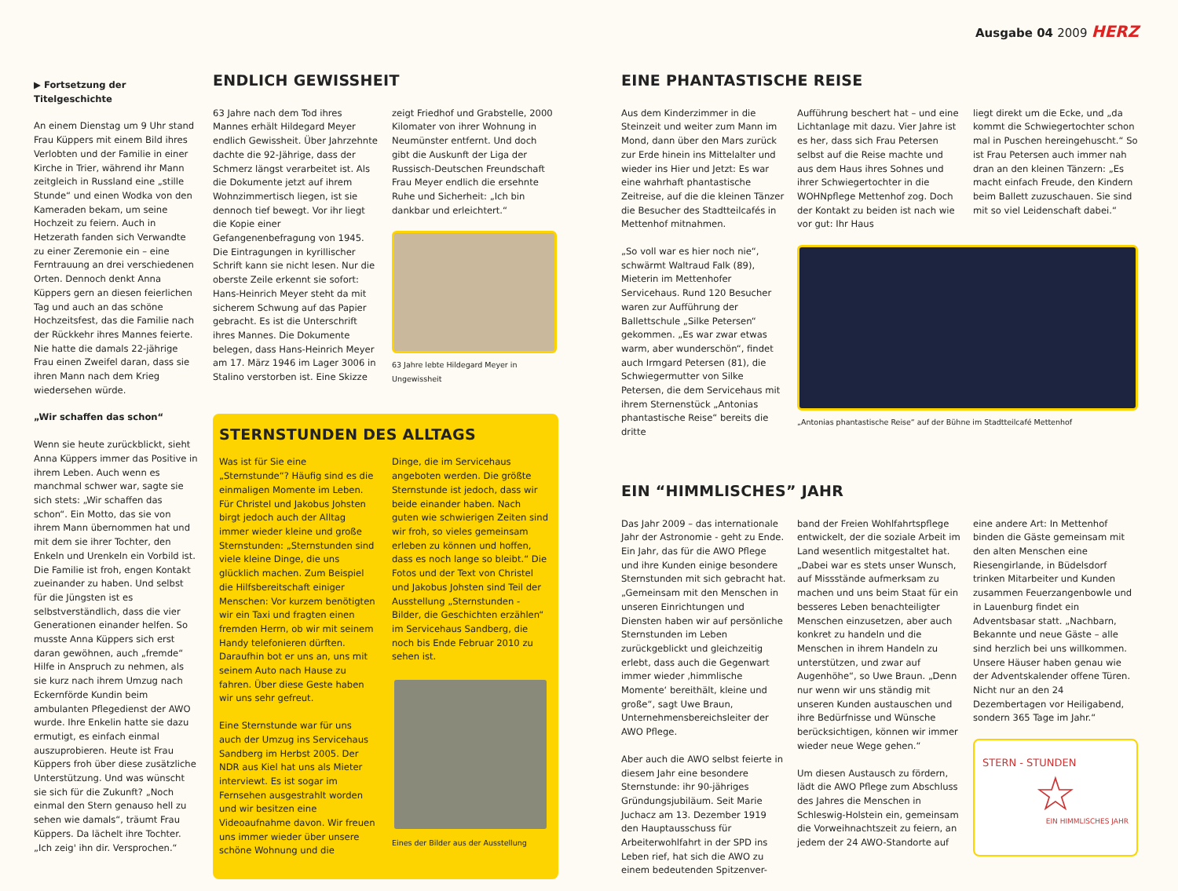Ausgabe 04 2009 HERZ
▶ Fortsetzung der Titelgeschichte
An einem Dienstag um 9 Uhr stand Frau Küppers mit einem Bild ihres Verlobten und der Familie in einer Kirche in Trier, während ihr Mann zeitgleich in Russland eine „stille Stunde“ und einen Wodka von den Kameraden bekam, um seine Hochzeit zu feiern. Auch in Hetzerath fanden sich Verwandte zu einer Zeremonie ein – eine Ferntrauung an drei verschiedenen Orten. Dennoch denkt Anna Küppers gern an diesen feierlichen Tag und auch an das schöne Hochzeitsfest, das die Familie nach der Rückkehr ihres Mannes feierte. Nie hatte die damals 22-jährige Frau einen Zweifel daran, dass sie ihren Mann nach dem Krieg wiedersehen würde.
„Wir schaffen das schon“
Wenn sie heute zurückblickt, sieht Anna Küppers immer das Positive in ihrem Leben. Auch wenn es manchmal schwer war, sagte sie sich stets: „Wir schaffen das schon“. Ein Motto, das sie von ihrem Mann übernommen hat und mit dem sie ihrer Tochter, den Enkeln und Urenkeln ein Vorbild ist. Die Familie ist froh, engen Kontakt zueinander zu haben. Und selbst für die Jüngsten ist es selbstverständlich, dass die vier Generationen einander helfen. So musste Anna Küppers sich erst daran gewöhnen, auch „fremde“ Hilfe in Anspruch zu nehmen, als sie kurz nach ihrem Umzug nach Eckernförde Kundin beim ambulanten Pflegedienst der AWO wurde. Ihre Enkelin hatte sie dazu ermutigt, es einfach einmal auszuprobieren. Heute ist Frau Küppers froh über diese zusätzliche Unterstützung. Und was wünscht sie sich für die Zukunft? „Noch einmal den Stern genauso hell zu sehen wie damals“, träumt Frau Küppers. Da lächelt ihre Tochter. „Ich zeig' ihn dir. Versprochen.“
ENDLICH GEWISSHEIT
63 Jahre nach dem Tod ihres Mannes erhält Hildegard Meyer endlich Gewissheit. Über Jahrzehnte dachte die 92-Jährige, dass der Schmerz längst verarbeitet ist. Als die Dokumente jetzt auf ihrem Wohnzimmertisch liegen, ist sie dennoch tief bewegt. Vor ihr liegt die Kopie einer Gefangenenbefragung von 1945. Die Eintragungen in kyrillischer Schrift kann sie nicht lesen. Nur die oberste Zeile erkennt sie sofort: Hans-Heinrich Meyer steht da mit sicherem Schwung auf das Papier gebracht. Es ist die Unterschrift ihres Mannes. Die Dokumente belegen, dass Hans-Heinrich Meyer am 17. März 1946 im Lager 3006 in Stalino verstorben ist. Eine Skizze
zeigt Friedhof und Grabstelle, 2000 Kilomater von ihrer Wohnung in Neumünster entfernt. Und doch gibt die Auskunft der Liga der Russisch-Deutschen Freundschaft Frau Meyer endlich die ersehnte Ruhe und Sicherheit: „Ich bin dankbar und erleichtert.“
63 Jahre lebte Hildegard Meyer in Ungewissheit
STERNSTUNDEN DES ALLTAGS
Was ist für Sie eine „Sternstunde“? Häufig sind es die einmaligen Momente im Leben. Für Christel und Jakobus Johsten birgt jedoch auch der Alltag immer wieder kleine und große Sternstunden: „Sternstunden sind viele kleine Dinge, die uns glücklich machen. Zum Beispiel die Hilfsbereitschaft einiger Menschen: Vor kurzem benötigten wir ein Taxi und fragten einen fremden Herrn, ob wir mit seinem Handy telefonieren dürften. Daraufhin bot er uns an, uns mit seinem Auto nach Hause zu fahren. Über diese Geste haben wir uns sehr gefreut.
Eine Sternstunde war für uns auch der Umzug ins Servicehaus Sandberg im Herbst 2005. Der NDR aus Kiel hat uns als Mieter interviewt. Es ist sogar im Fernsehen ausgestrahlt worden und wir besitzen eine Videoaufnahme davon. Wir freuen uns immer wieder über unsere schöne Wohnung und die
Dinge, die im Servicehaus angeboten werden. Die größte Sternstunde ist jedoch, dass wir beide einander haben. Nach guten wie schwierigen Zeiten sind wir froh, so vieles gemeinsam erleben zu können und hoffen, dass es noch lange so bleibt.“ Die Fotos und der Text von Christel und Jakobus Johsten sind Teil der Ausstellung „Sternstunden - Bilder, die Geschichten erzählen“ im Servicehaus Sandberg, die noch bis Ende Februar 2010 zu sehen ist.
Eines der Bilder aus der Ausstellung
EINE PHANTASTISCHE REISE
Aus dem Kinderzimmer in die Steinzeit und weiter zum Mann im Mond, dann über den Mars zurück zur Erde hinein ins Mittelalter und wieder ins Hier und Jetzt: Es war eine wahrhaft phantastische Zeitreise, auf die die kleinen Tänzer die Besucher des Stadtteilcafés in Mettenhof mitnahmen.
„So voll war es hier noch nie“, schwärmt Waltraud Falk (89), Mieterin im Mettenhofer Servicehaus. Rund 120 Besucher waren zur Aufführung der Ballettschule „Silke Petersen“ gekommen. „Es war zwar etwas warm, aber wunderschön“, findet auch Irmgard Petersen (81), die Schwiegermutter von Silke Petersen, die dem Servicehaus mit ihrem Sternenstück „Antonias phantastische Reise“ bereits die dritte
Aufführung beschert hat – und eine Lichtanlage mit dazu. Vier Jahre ist es her, dass sich Frau Petersen selbst auf die Reise machte und aus dem Haus ihres Sohnes und ihrer Schwiegertochter in die WOHNpflege Mettenhof zog. Doch der Kontakt zu beiden ist nach wie vor gut: Ihr Haus
liegt direkt um die Ecke, und „da kommt die Schwiegertochter schon mal in Puschen hereingehuscht.“ So ist Frau Petersen auch immer nah dran an den kleinen Tänzern: „Es macht einfach Freude, den Kindern beim Ballett zuzuschauen. Sie sind mit so viel Leidenschaft dabei.“
„Antonias phantastische Reise“ auf der Bühne im Stadtteilcafé Mettenhof
EIN “HIMMLISCHES” JAHR
Das Jahr 2009 – das internationale Jahr der Astronomie - geht zu Ende. Ein Jahr, das für die AWO Pflege und ihre Kunden einige besondere Sternstunden mit sich gebracht hat. „Gemeinsam mit den Menschen in unseren Einrichtungen und Diensten haben wir auf persönliche Sternstunden im Leben zurückgeblickt und gleichzeitig erlebt, dass auch die Gegenwart immer wieder ‚himmlische Momente‘ bereithält, kleine und große“, sagt Uwe Braun, Unternehmensbereichsleiter der AWO Pflege.
Aber auch die AWO selbst feierte in diesem Jahr eine besondere Sternstunde: ihr 90-jähriges Gründungsjubiläum. Seit Marie Juchacz am 13. Dezember 1919 den Hauptausschuss für Arbeiterwohlfahrt in der SPD ins Leben rief, hat sich die AWO zu einem bedeutenden Spitzenver-
band der Freien Wohlfahrtspflege entwickelt, der die soziale Arbeit im Land wesentlich mitgestaltet hat. „Dabei war es stets unser Wunsch, auf Missstände aufmerksam zu machen und uns beim Staat für ein besseres Leben benachteiligter Menschen einzusetzen, aber auch konkret zu handeln und die Menschen in ihrem Handeln zu unterstützen, und zwar auf Augenhöhe“, so Uwe Braun. „Denn nur wenn wir uns ständig mit unseren Kunden austauschen und ihre Bedürfnisse und Wünsche berücksichtigen, können wir immer wieder neue Wege gehen.“
Um diesen Austausch zu fördern, lädt die AWO Pflege zum Abschluss des Jahres die Menschen in Schleswig-Holstein ein, gemeinsam die Vorweihnachtszeit zu feiern, an jedem der 24 AWO-Standorte auf
eine andere Art: In Mettenhof binden die Gäste gemeinsam mit den alten Menschen eine Riesengirlande, in Büdelsdorf trinken Mitarbeiter und Kunden zusammen Feuerzangenbowle und in Lauenburg findet ein Adventsbasar statt. „Nachbarn, Bekannte und neue Gäste – alle sind herzlich bei uns willkommen. Unsere Häuser haben genau wie der Adventskalender offene Türen. Nicht nur an den 24 Dezembertagen vor Heiligabend, sondern 365 Tage im Jahr.“
STERN - STUNDEN
☆
EIN HIMMLISCHES JAHR